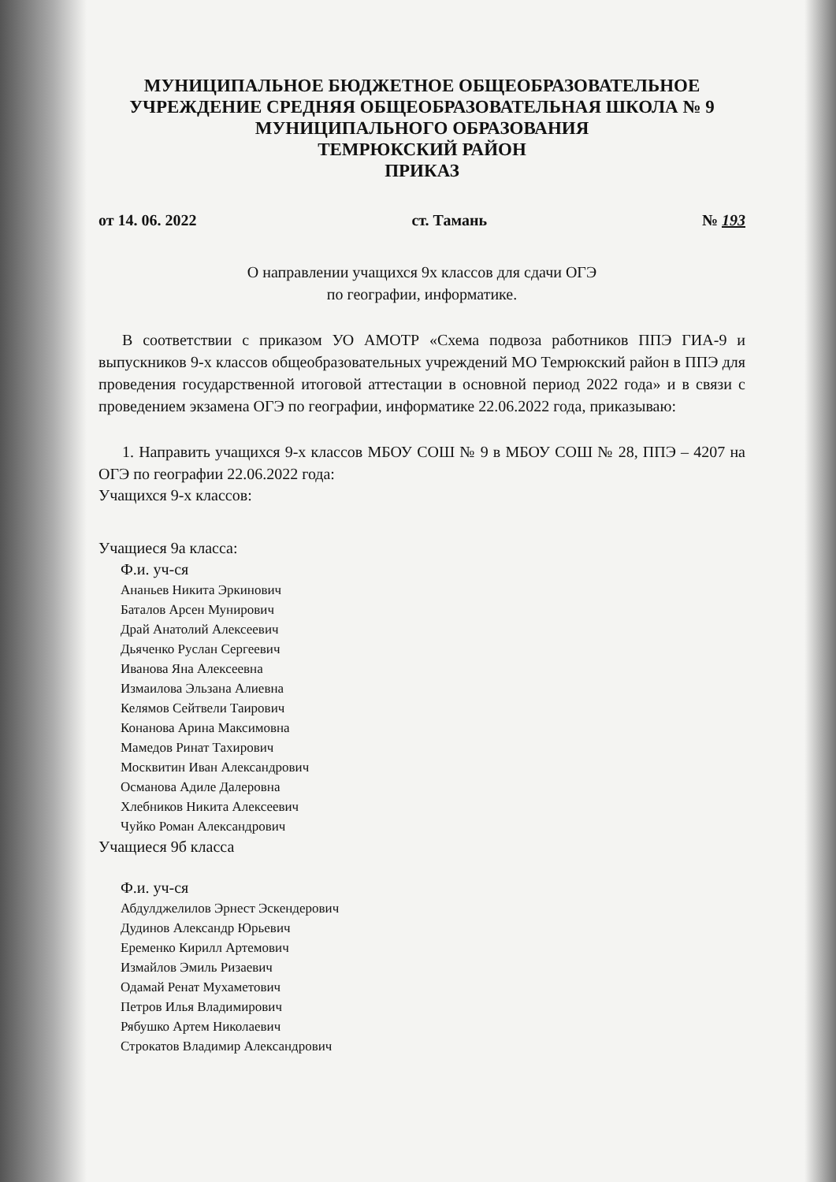МУНИЦИПАЛЬНОЕ БЮДЖЕТНОЕ ОБЩЕОБРАЗОВАТЕЛЬНОЕ
УЧРЕЖДЕНИЕ СРЕДНЯЯ ОБЩЕОБРАЗОВАТЕЛЬНАЯ ШКОЛА № 9
МУНИЦИПАЛЬНОГО ОБРАЗОВАНИЯ
ТЕМРЮКСКИЙ РАЙОН
ПРИКАЗ
от 14. 06. 2022 ст. Тамань № 193
О направлении учащихся 9х классов для сдачи ОГЭ
по географии, информатике.
В соответствии с приказом УО АМОТР «Схема подвоза работников ППЭ ГИА-9 и выпускников 9-х классов общеобразовательных учреждений МО Темрюкский район в ППЭ для проведения государственной итоговой аттестации в основной период 2022 года» и в связи с проведением экзамена ОГЭ по географии, информатике 22.06.2022 года, приказываю:
1. Направить учащихся 9-х классов МБОУ СОШ № 9 в МБОУ СОШ № 28, ППЭ – 4207 на ОГЭ по географии 22.06.2022 года:
Учащихся 9-х классов:
Учащиеся 9а класса:
Ф.и. уч-ся
Ананьев Никита Эркинович
Баталов Арсен Мунирович
Драй Анатолий Алексеевич
Дьяченко Руслан Сергеевич
Иванова Яна Алексеевна
Измаилова Эльзана Алиевна
Келямов Сейтвели Таирович
Конанова Арина Максимовна
Мамедов Ринат Тахирович
Москвитин Иван Александрович
Османова Адиле Далеровна
Хлебников Никита Алексеевич
Чуйко Роман Александрович
Учащиеся 9б класса
Ф.и. уч-ся
Абдулджелилов Эрнест Эскендерович
Дудинов Александр Юрьевич
Еременко Кирилл Артемович
Измайлов Эмиль Ризаевич
Одамай Ренат Мухаметович
Петров Илья Владимирович
Рябушко Артем Николаевич
Строкатов Владимир Александрович